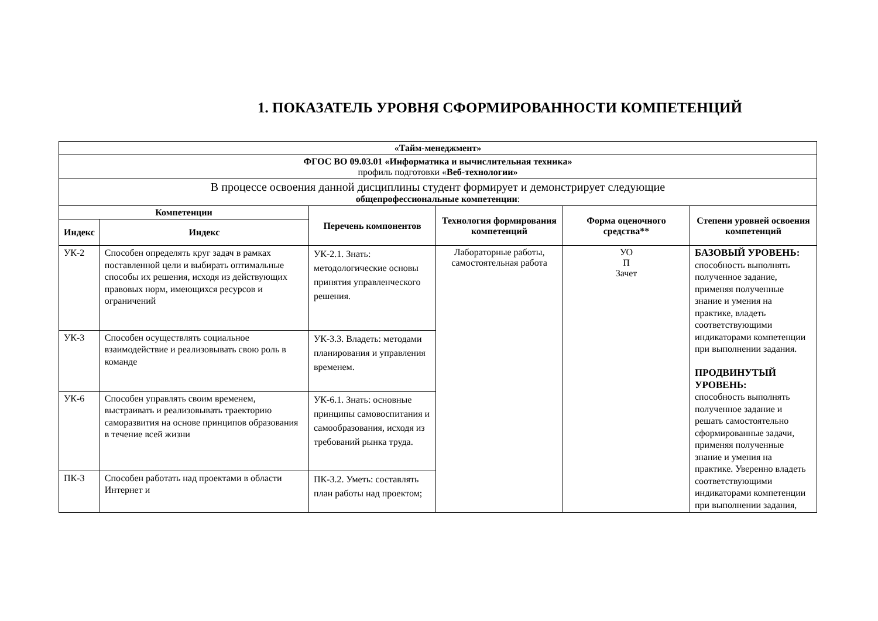1. ПОКАЗАТЕЛЬ УРОВНЯ СФОРМИРОВАННОСТИ КОМПЕТЕНЦИЙ
| «Тайм-менеджмент» | | | | | |
| ФГОС ВО 09.03.01 «Информатика и вычислительная техника» профиль подготовки « Веб-технологии» | | | | | |
| В процессе освоения данной дисциплины студент формирует и демонстрирует следующие общепрофессиональные компетенции : | | | | | |
| Компетенции | | Перечень компонентов | Технология формирования компетенций | Форма оценочного средства** | Степени уровней освоения компетенций |
| Индекс | Индекс | | | | |
| УК-2 | Способен определять круг задач в рамках поставленной цели и выбирать оптимальные способы их решения, исходя из действующих правовых норм, имеющихся ресурсов и ограничений | УК-2.1. Знать: методологические основы принятия управленческого решения. | Лабораторные работы, самостоятельная работа | УО П Зачет | БАЗОВЫЙ УРОВЕНЬ: способность выполнять полученное задание, применяя полученные знание и умения на практике, владеть соответствующими индикаторами компетенции при выполнении задания. ПРОДВИНУТЫЙ УРОВЕНЬ: способность выполнять полученное задание и решать самостоятельно сформированные задачи, применяя полученные знание и умения на практике. Уверенно владеть соответствующими индикаторами компетенции при выполнении задания, |
| УК-3 | Способен осуществлять социальное взаимодействие и реализовывать свою роль в команде | УК-3.3. Владеть: методами планирования и управления временем. | | | |
| УК-6 | Способен управлять своим временем, выстраивать и реализовывать траекторию саморазвития на основе принципов образования в течение всей жизни | УК-6.1. Знать: основные принципы самовоспитания и самообразования, исходя из требований рынка труда. | | | |
| ПК-3 | Способен работать над проектами в области Интернет и | ПК-3.2. Уметь: составлять план работы над проектом; | | | |